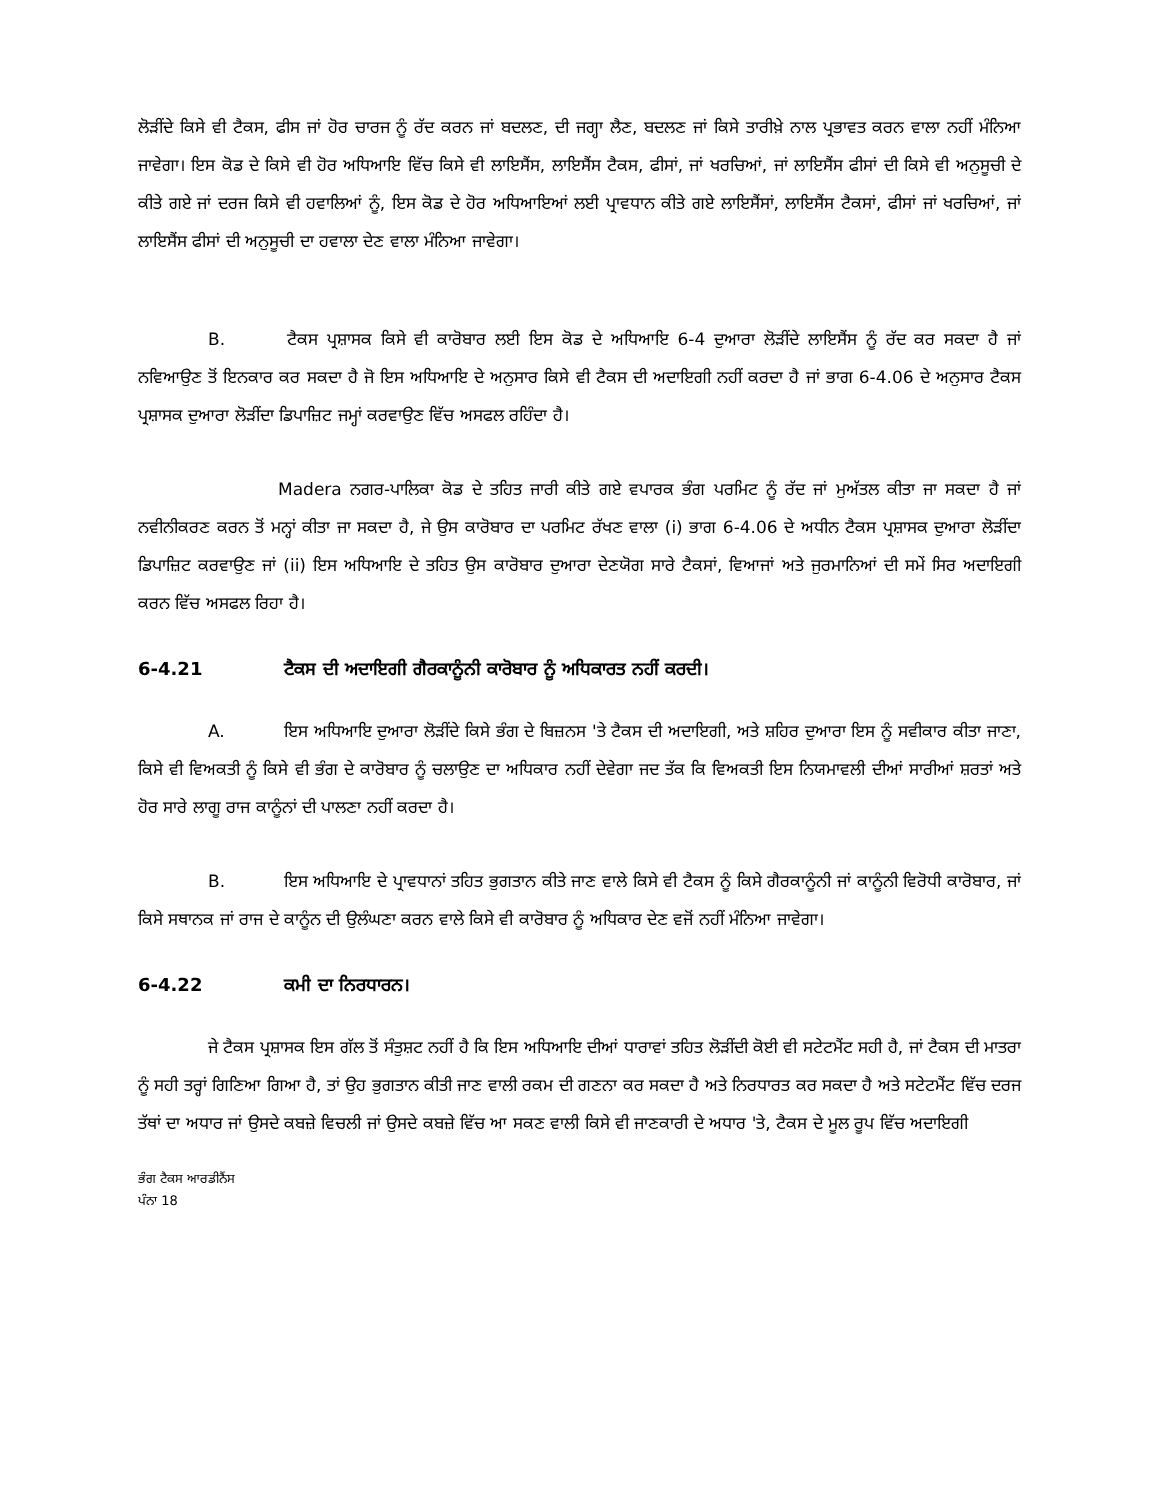ਲੋੜੀਂਦੇ ਕਿਸੇ ਵੀ ਟੈਕਸ, ਫੀਸ ਜਾਂ ਹੋਰ ਚਾਰਜ ਨੂੰ ਰੱਦ ਕਰਨ ਜਾਂ ਬਦਲਣ, ਦੀ ਜਗ੍ਹਾ ਲੈਣ, ਬਦਲਣ ਜਾਂ ਕਿਸੇ ਤਾਰੀਖ਼ੇ ਨਾਲ ਪ੍ਰਭਾਵਤ ਕਰਨ ਵਾਲਾ ਨਹੀਂ ਮੰਨਿਆ ਜਾਵੇਗਾ। ਇਸ ਕੋਡ ਦੇ ਕਿਸੇ ਵੀ ਹੋਰ ਅਧਿਆਇ ਵਿੱਚ ਕਿਸੇ ਵੀ ਲਾਇਸੈਂਸ, ਲਾਇਸੈਂਸ ਟੈਕਸ, ਫੀਸਾਂ, ਜਾਂ ਖਰਚਿਆਂ, ਜਾਂ ਲਾਇਸੈਂਸ ਫੀਸਾਂ ਦੀ ਕਿਸੇ ਵੀ ਅਨੁਸੂਚੀ ਦੇ ਕੀਤੇ ਗਏ ਜਾਂ ਦਰਜ ਕਿਸੇ ਵੀ ਹਵਾਲਿਆਂ ਨੂੰ, ਇਸ ਕੋਡ ਦੇ ਹੋਰ ਅਧਿਆਇਆਂ ਲਈ ਪ੍ਰਾਵਧਾਨ ਕੀਤੇ ਗਏ ਲਾਇਸੈਂਸਾਂ, ਲਾਇਸੈਂਸ ਟੈਕਸਾਂ, ਫੀਸਾਂ ਜਾਂ ਖਰਚਿਆਂ, ਜਾਂ ਲਾਇਸੈਂਸ ਫੀਸਾਂ ਦੀ ਅਨੁਸੂਚੀ ਦਾ ਹਵਾਲਾ ਦੇਣ ਵਾਲਾ ਮੰਨਿਆ ਜਾਵੇਗਾ।
B. ਟੈਕਸ ਪ੍ਰਸ਼ਾਸਕ ਕਿਸੇ ਵੀ ਕਾਰੋਬਾਰ ਲਈ ਇਸ ਕੋਡ ਦੇ ਅਧਿਆਇ 6-4 ਦੁਆਰਾ ਲੋੜੀਂਦੇ ਲਾਇਸੈਂਸ ਨੂੰ ਰੱਦ ਕਰ ਸਕਦਾ ਹੈ ਜਾਂ ਨਵਿਆਉਣ ਤੋਂ ਇਨਕਾਰ ਕਰ ਸਕਦਾ ਹੈ ਜੋ ਇਸ ਅਧਿਆਇ ਦੇ ਅਨੁਸਾਰ ਕਿਸੇ ਵੀ ਟੈਕਸ ਦੀ ਅਦਾਇਗੀ ਨਹੀਂ ਕਰਦਾ ਹੈ ਜਾਂ ਭਾਗ 6-4.06 ਦੇ ਅਨੁਸਾਰ ਟੈਕਸ ਪ੍ਰਸ਼ਾਸਕ ਦੁਆਰਾ ਲੋੜੀਂਦਾ ਡਿਪਾਜ਼ਿਟ ਜਮ੍ਹਾਂ ਕਰਵਾਉਣ ਵਿੱਚ ਅਸਫਲ ਰਹਿੰਦਾ ਹੈ।
Madera ਨਗਰ-ਪਾਲਿਕਾ ਕੋਡ ਦੇ ਤਹਿਤ ਜਾਰੀ ਕੀਤੇ ਗਏ ਵਪਾਰਕ ਭੰਗ ਪਰਮਿਟ ਨੂੰ ਰੱਦ ਜਾਂ ਮੁਅੱਤਲ ਕੀਤਾ ਜਾ ਸਕਦਾ ਹੈ ਜਾਂ ਨਵੀਨੀਕਰਣ ਕਰਨ ਤੋਂ ਮਨ੍ਹਾਂ ਕੀਤਾ ਜਾ ਸਕਦਾ ਹੈ, ਜੇ ਉਸ ਕਾਰੋਬਾਰ ਦਾ ਪਰਮਿਟ ਰੱਖਣ ਵਾਲਾ (i) ਭਾਗ 6-4.06 ਦੇ ਅਧੀਨ ਟੈਕਸ ਪ੍ਰਸ਼ਾਸਕ ਦੁਆਰਾ ਲੋੜੀਂਦਾ ਡਿਪਾਜ਼ਿਟ ਕਰਵਾਉਣ ਜਾਂ (ii) ਇਸ ਅਧਿਆਇ ਦੇ ਤਹਿਤ ਉਸ ਕਾਰੋਬਾਰ ਦੁਆਰਾ ਦੇਣਯੋਗ ਸਾਰੇ ਟੈਕਸਾਂ, ਵਿਆਜਾਂ ਅਤੇ ਜੁਰਮਾਨਿਆਂ ਦੀ ਸਮੇਂ ਸਿਰ ਅਦਾਇਗੀ ਕਰਨ ਵਿੱਚ ਅਸਫਲ ਰਿਹਾ ਹੈ।
6-4.21 ਟੈਕਸ ਦੀ ਅਦਾਇਗੀ ਗੈਰਕਾਨੂੰਨੀ ਕਾਰੋਬਾਰ ਨੂੰ ਅਧਿਕਾਰਤ ਨਹੀਂ ਕਰਦੀ।
A. ਇਸ ਅਧਿਆਇ ਦੁਆਰਾ ਲੋੜੀਂਦੇ ਕਿਸੇ ਭੰਗ ਦੇ ਬਿਜ਼ਨਸ 'ਤੇ ਟੈਕਸ ਦੀ ਅਦਾਇਗੀ, ਅਤੇ ਸ਼ਹਿਰ ਦੁਆਰਾ ਇਸ ਨੂੰ ਸਵੀਕਾਰ ਕੀਤਾ ਜਾਣਾ, ਕਿਸੇ ਵੀ ਵਿਅਕਤੀ ਨੂੰ ਕਿਸੇ ਵੀ ਭੰਗ ਦੇ ਕਾਰੋਬਾਰ ਨੂੰ ਚਲਾਉਣ ਦਾ ਅਧਿਕਾਰ ਨਹੀਂ ਦੇਵੇਗਾ ਜਦ ਤੱਕ ਕਿ ਵਿਅਕਤੀ ਇਸ ਨਿਯਮਾਵਲੀ ਦੀਆਂ ਸਾਰੀਆਂ ਸ਼ਰਤਾਂ ਅਤੇ ਹੋਰ ਸਾਰੇ ਲਾਗੂ ਰਾਜ ਕਾਨੂੰਨਾਂ ਦੀ ਪਾਲਣਾ ਨਹੀਂ ਕਰਦਾ ਹੈ।
B. ਇਸ ਅਧਿਆਇ ਦੇ ਪ੍ਰਾਵਧਾਨਾਂ ਤਹਿਤ ਭੁਗਤਾਨ ਕੀਤੇ ਜਾਣ ਵਾਲੇ ਕਿਸੇ ਵੀ ਟੈਕਸ ਨੂੰ ਕਿਸੇ ਗੈਰਕਾਨੂੰਨੀ ਜਾਂ ਕਾਨੂੰਨੀ ਵਿਰੋਧੀ ਕਾਰੋਬਾਰ, ਜਾਂ ਕਿਸੇ ਸਥਾਨਕ ਜਾਂ ਰਾਜ ਦੇ ਕਾਨੂੰਨ ਦੀ ਉਲੰਘਣਾ ਕਰਨ ਵਾਲੇ ਕਿਸੇ ਵੀ ਕਾਰੋਬਾਰ ਨੂੰ ਅਧਿਕਾਰ ਦੇਣ ਵਜੋਂ ਨਹੀਂ ਮੰਨਿਆ ਜਾਵੇਗਾ।
6-4.22 ਕਮੀ ਦਾ ਨਿਰਧਾਰਨ।
ਜੇ ਟੈਕਸ ਪ੍ਰਸ਼ਾਸਕ ਇਸ ਗੱਲ ਤੋਂ ਸੰਤੁਸ਼ਟ ਨਹੀਂ ਹੈ ਕਿ ਇਸ ਅਧਿਆਇ ਦੀਆਂ ਧਾਰਾਵਾਂ ਤਹਿਤ ਲੋੜੀਂਦੀ ਕੋਈ ਵੀ ਸਟੇਟਮੈਂਟ ਸਹੀ ਹੈ, ਜਾਂ ਟੈਕਸ ਦੀ ਮਾਤਰਾ ਨੂੰ ਸਹੀ ਤਰ੍ਹਾਂ ਗਿਣਿਆ ਗਿਆ ਹੈ, ਤਾਂ ਉਹ ਭੁਗਤਾਨ ਕੀਤੀ ਜਾਣ ਵਾਲੀ ਰਕਮ ਦੀ ਗਣਨਾ ਕਰ ਸਕਦਾ ਹੈ ਅਤੇ ਨਿਰਧਾਰਤ ਕਰ ਸਕਦਾ ਹੈ ਅਤੇ ਸਟੇਟਮੈਂਟ ਵਿੱਚ ਦਰਜ ਤੱਥਾਂ ਦਾ ਅਧਾਰ ਜਾਂ ਉਸਦੇ ਕਬਜ਼ੇ ਵਿਚਲੀ ਜਾਂ ਉਸਦੇ ਕਬਜ਼ੇ ਵਿੱਚ ਆ ਸਕਣ ਵਾਲੀ ਕਿਸੇ ਵੀ ਜਾਣਕਾਰੀ ਦੇ ਅਧਾਰ 'ਤੇ, ਟੈਕਸ ਦੇ ਮੂਲ ਰੂਪ ਵਿੱਚ ਅਦਾਇਗੀ
ਭੰਗ ਟੈਕਸ ਆਰਡੀਨੈਂਸ
ਪੰਨਾ 18